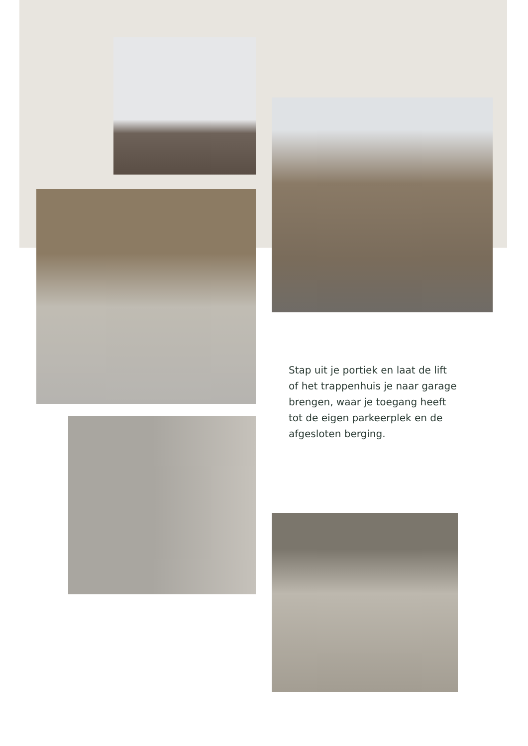Stap uit je portiek en laat de lift of het trappenhuis je naar garage brengen, waar je toegang heeft tot de eigen parkeerplek en de afgesloten berging.